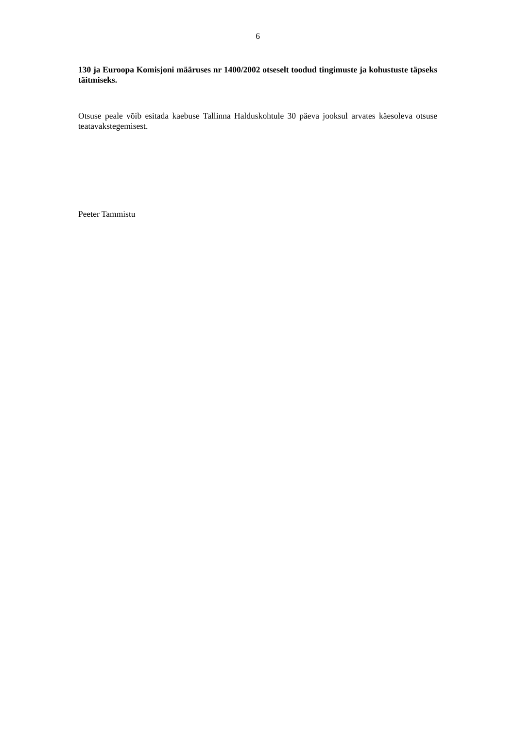6
130 ja Euroopa Komisjoni määruses nr 1400/2002 otseselt toodud tingimuste ja kohustuste täpseks täitmiseks.
Otsuse peale võib esitada kaebuse Tallinna Halduskohtule 30 päeva jooksul arvates käesoleva otsuse teatavakstegemisest.
Peeter Tammistu